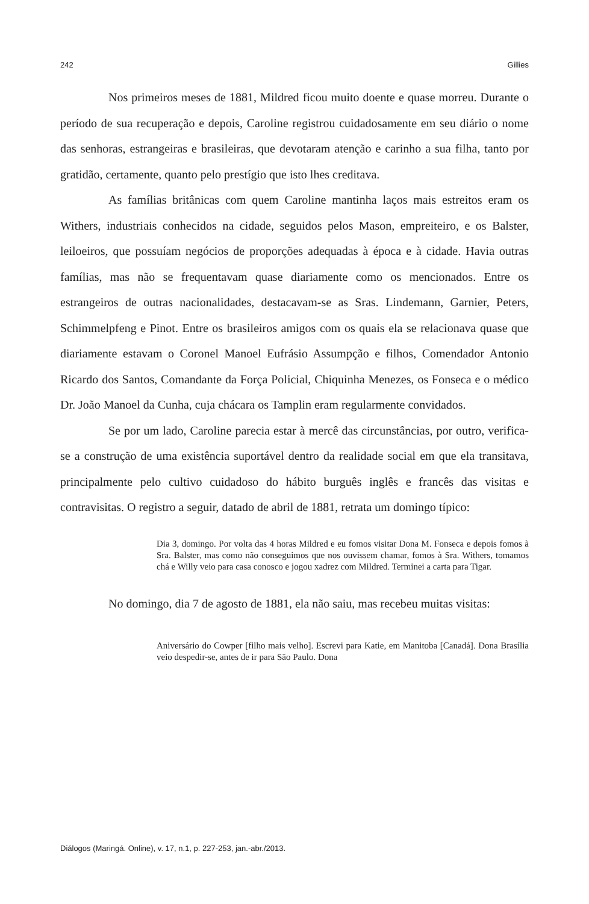242 Gillies
Nos primeiros meses de 1881, Mildred ficou muito doente e quase morreu. Durante o período de sua recuperação e depois, Caroline registrou cuidadosamente em seu diário o nome das senhoras, estrangeiras e brasileiras, que devotaram atenção e carinho a sua filha, tanto por gratidão, certamente, quanto pelo prestígio que isto lhes creditava.
As famílias britânicas com quem Caroline mantinha laços mais estreitos eram os Withers, industriais conhecidos na cidade, seguidos pelos Mason, empreiteiro, e os Balster, leiloeiros, que possuíam negócios de proporções adequadas à época e à cidade. Havia outras famílias, mas não se frequentavam quase diariamente como os mencionados. Entre os estrangeiros de outras nacionalidades, destacavam-se as Sras. Lindemann, Garnier, Peters, Schimmelpfeng e Pinot. Entre os brasileiros amigos com os quais ela se relacionava quase que diariamente estavam o Coronel Manoel Eufrásio Assumpção e filhos, Comendador Antonio Ricardo dos Santos, Comandante da Força Policial, Chiquinha Menezes, os Fonseca e o médico Dr. João Manoel da Cunha, cuja chácara os Tamplin eram regularmente convidados.
Se por um lado, Caroline parecia estar à mercê das circunstâncias, por outro, verifica-se a construção de uma existência suportável dentro da realidade social em que ela transitava, principalmente pelo cultivo cuidadoso do hábito burguês inglês e francês das visitas e contravisitas. O registro a seguir, datado de abril de 1881, retrata um domingo típico:
Dia 3, domingo. Por volta das 4 horas Mildred e eu fomos visitar Dona M. Fonseca e depois fomos à Sra. Balster, mas como não conseguimos que nos ouvissem chamar, fomos à Sra. Withers, tomamos chá e Willy veio para casa conosco e jogou xadrez com Mildred. Terminei a carta para Tigar.
No domingo, dia 7 de agosto de 1881, ela não saiu, mas recebeu muitas visitas:
Aniversário do Cowper [filho mais velho]. Escrevi para Katie, em Manitoba [Canadá]. Dona Brasília veio despedir-se, antes de ir para São Paulo. Dona
Diálogos (Maringá. Online), v. 17, n.1, p. 227-253, jan.-abr./2013.